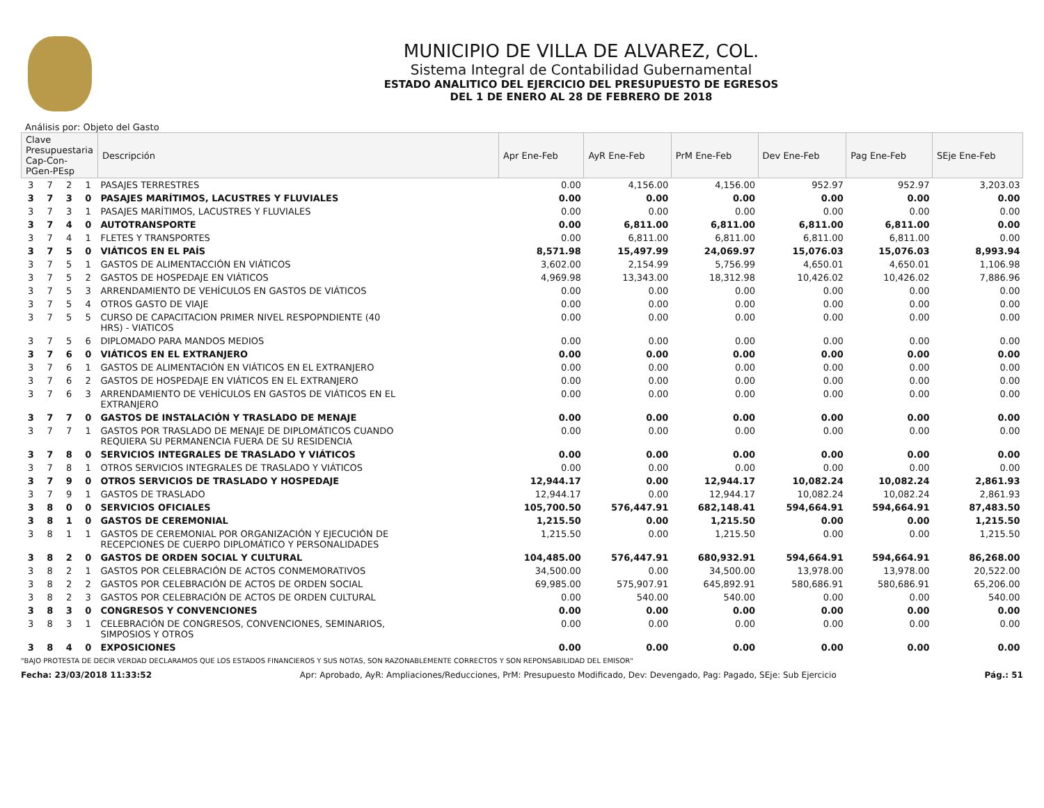MUNICIPIO DE VILLA DE ALVAREZ, COL.
Sistema Integral de Contabilidad Gubernamental
ESTADO ANALITICO DEL EJERCICIO DEL PRESUPUESTO DE EGRESOS
DEL 1 DE ENERO AL 28 DE FEBRERO DE 2018
Análisis por: Objeto del Gasto
| Clave Presupuestaria Cap-Con-PGen-PEsp | | | | Descripción | Apr Ene-Feb | AyR Ene-Feb | PrM Ene-Feb | Dev Ene-Feb | Pag Ene-Feb | SEje Ene-Feb |
| --- | --- | --- | --- | --- | --- | --- | --- | --- | --- | --- |
| 3 | 7 | 2 | 1 | PASAJES TERRESTRES | 0.00 | 4,156.00 | 4,156.00 | 952.97 | 952.97 | 3,203.03 |
| 3 | 7 | 3 | 0 | PASAJES MARÍTIMOS, LACUSTRES Y FLUVIALES | 0.00 | 0.00 | 0.00 | 0.00 | 0.00 | 0.00 |
| 3 | 7 | 3 | 1 | PASAJES MARÍTIMOS, LACUSTRES Y FLUVIALES | 0.00 | 0.00 | 0.00 | 0.00 | 0.00 | 0.00 |
| 3 | 7 | 4 | 0 | AUTOTRANSPORTE | 0.00 | 6,811.00 | 6,811.00 | 6,811.00 | 6,811.00 | 0.00 |
| 3 | 7 | 4 | 1 | FLETES Y TRANSPORTES | 0.00 | 6,811.00 | 6,811.00 | 6,811.00 | 6,811.00 | 0.00 |
| 3 | 7 | 5 | 0 | VIÁTICOS EN EL PAÍS | 8,571.98 | 15,497.99 | 24,069.97 | 15,076.03 | 15,076.03 | 8,993.94 |
| 3 | 7 | 5 | 1 | GASTOS DE ALIMENTACCIÓN EN VIÁTICOS | 3,602.00 | 2,154.99 | 5,756.99 | 4,650.01 | 4,650.01 | 1,106.98 |
| 3 | 7 | 5 | 2 | GASTOS DE HOSPEDAJE EN VIÁTICOS | 4,969.98 | 13,343.00 | 18,312.98 | 10,426.02 | 10,426.02 | 7,886.96 |
| 3 | 7 | 5 | 3 | ARRENDAMIENTO DE VEHÍCULOS EN GASTOS DE VIÁTICOS | 0.00 | 0.00 | 0.00 | 0.00 | 0.00 | 0.00 |
| 3 | 7 | 5 | 4 | OTROS GASTO DE VIAJE | 0.00 | 0.00 | 0.00 | 0.00 | 0.00 | 0.00 |
| 3 | 7 | 5 | 5 | CURSO DE CAPACITACION PRIMER NIVEL RESPOPNDIENTE (40 HRS) - VIATICOS | 0.00 | 0.00 | 0.00 | 0.00 | 0.00 | 0.00 |
| 3 | 7 | 5 | 6 | DIPLOMADO PARA MANDOS MEDIOS | 0.00 | 0.00 | 0.00 | 0.00 | 0.00 | 0.00 |
| 3 | 7 | 6 | 0 | VIÁTICOS EN EL EXTRANJERO | 0.00 | 0.00 | 0.00 | 0.00 | 0.00 | 0.00 |
| 3 | 7 | 6 | 1 | GASTOS DE ALIMENTACIÓN EN VIÁTICOS EN EL EXTRANJERO | 0.00 | 0.00 | 0.00 | 0.00 | 0.00 | 0.00 |
| 3 | 7 | 6 | 2 | GASTOS DE HOSPEDAJE EN VIÁTICOS EN EL EXTRANJERO | 0.00 | 0.00 | 0.00 | 0.00 | 0.00 | 0.00 |
| 3 | 7 | 6 | 3 | ARRENDAMIENTO DE VEHÍCULOS EN GASTOS DE VIÁTICOS EN EL EXTRANJERO | 0.00 | 0.00 | 0.00 | 0.00 | 0.00 | 0.00 |
| 3 | 7 | 7 | 0 | GASTOS DE INSTALACIÓN Y TRASLADO DE MENAJE | 0.00 | 0.00 | 0.00 | 0.00 | 0.00 | 0.00 |
| 3 | 7 | 7 | 1 | GASTOS POR TRASLADO DE MENAJE DE DIPLOMÁTICOS CUANDO REQUIERA SU PERMANENCIA FUERA DE SU RESIDENCIA | 0.00 | 0.00 | 0.00 | 0.00 | 0.00 | 0.00 |
| 3 | 7 | 8 | 0 | SERVICIOS INTEGRALES DE TRASLADO Y VIÁTICOS | 0.00 | 0.00 | 0.00 | 0.00 | 0.00 | 0.00 |
| 3 | 7 | 8 | 1 | OTROS SERVICIOS INTEGRALES DE TRASLADO Y VIÁTICOS | 0.00 | 0.00 | 0.00 | 0.00 | 0.00 | 0.00 |
| 3 | 7 | 9 | 0 | OTROS SERVICIOS DE TRASLADO Y HOSPEDAJE | 12,944.17 | 0.00 | 12,944.17 | 10,082.24 | 10,082.24 | 2,861.93 |
| 3 | 7 | 9 | 1 | GASTOS DE TRASLADO | 12,944.17 | 0.00 | 12,944.17 | 10,082.24 | 10,082.24 | 2,861.93 |
| 3 | 8 | 0 | 0 | SERVICIOS OFICIALES | 105,700.50 | 576,447.91 | 682,148.41 | 594,664.91 | 594,664.91 | 87,483.50 |
| 3 | 8 | 1 | 0 | GASTOS DE CEREMONIAL | 1,215.50 | 0.00 | 1,215.50 | 0.00 | 0.00 | 1,215.50 |
| 3 | 8 | 1 | 1 | GASTOS DE CEREMONIAL POR ORGANIZACIÓN Y EJECUCIÓN DE RECEPCIONES DE CUERPO DIPLOMÁTICO Y PERSONALIDADES | 1,215.50 | 0.00 | 1,215.50 | 0.00 | 0.00 | 1,215.50 |
| 3 | 8 | 2 | 0 | GASTOS DE ORDEN SOCIAL Y CULTURAL | 104,485.00 | 576,447.91 | 680,932.91 | 594,664.91 | 594,664.91 | 86,268.00 |
| 3 | 8 | 2 | 1 | GASTOS POR CELEBRACIÓN DE ACTOS CONMEMORATIVOS | 34,500.00 | 0.00 | 34,500.00 | 13,978.00 | 13,978.00 | 20,522.00 |
| 3 | 8 | 2 | 2 | GASTOS POR CELEBRACIÓN DE ACTOS DE ORDEN SOCIAL | 69,985.00 | 575,907.91 | 645,892.91 | 580,686.91 | 580,686.91 | 65,206.00 |
| 3 | 8 | 2 | 3 | GASTOS POR CELEBRACIÓN DE ACTOS DE ORDEN CULTURAL | 0.00 | 540.00 | 540.00 | 0.00 | 0.00 | 540.00 |
| 3 | 8 | 3 | 0 | CONGRESOS Y CONVENCIONES | 0.00 | 0.00 | 0.00 | 0.00 | 0.00 | 0.00 |
| 3 | 8 | 3 | 1 | CELEBRACIÓN DE CONGRESOS, CONVENCIONES, SEMINARIOS, SIMPOSIOS Y OTROS | 0.00 | 0.00 | 0.00 | 0.00 | 0.00 | 0.00 |
| 3 | 8 | 4 | 0 | EXPOSICIONES | 0.00 | 0.00 | 0.00 | 0.00 | 0.00 | 0.00 |
"BAJO PROTESTA DE DECIR VERDAD DECLARAMOS QUE LOS ESTADOS FINANCIEROS Y SUS NOTAS, SON RAZONABLEMENTE CORRECTOS Y SON REPONSABILIDAD DEL EMISOR"
Fecha: 23/03/2018 11:33:52 Apr: Aprobado, AyR: Ampliaciones/Reducciones, PrM: Presupuesto Modificado, Dev: Devengado, Pag: Pagado, SEje: Sub Ejercicio Pág.: 51